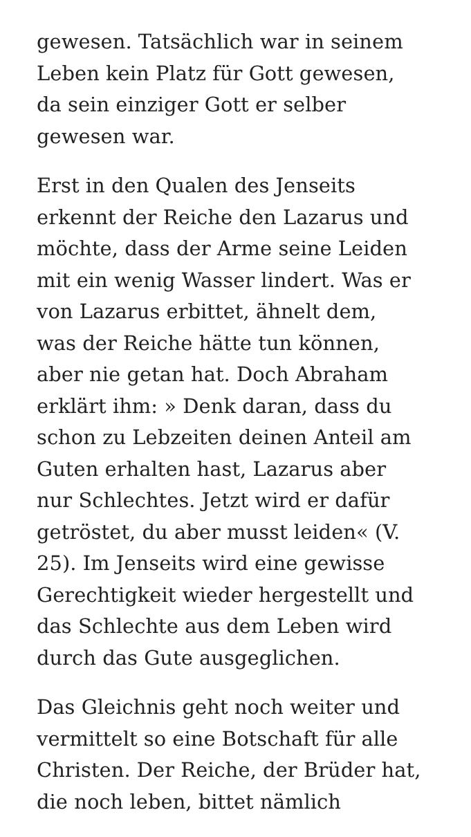gewesen. Tatsächlich war in seinem
Leben kein Platz für Gott gewesen,
da sein einziger Gott er selber
gewesen war.
Erst in den Qualen des Jenseits
erkennt der Reiche den Lazarus und
möchte, dass der Arme seine Leiden
mit ein wenig Wasser lindert. Was er
von Lazarus erbittet, ähnelt dem,
was der Reiche hätte tun können,
aber nie getan hat. Doch Abraham
erklärt ihm: » Denk daran, dass du
schon zu Lebzeiten deinen Anteil am
Guten erhalten hast, Lazarus aber
nur Schlechtes. Jetzt wird er dafür
getröstet, du aber musst leiden« (V.
25). Im Jenseits wird eine gewisse
Gerechtigkeit wieder hergestellt und
das Schlechte aus dem Leben wird
durch das Gute ausgeglichen.
Das Gleichnis geht noch weiter und
vermittelt so eine Botschaft für alle
Christen. Der Reiche, der Brüder hat,
die noch leben, bittet nämlich